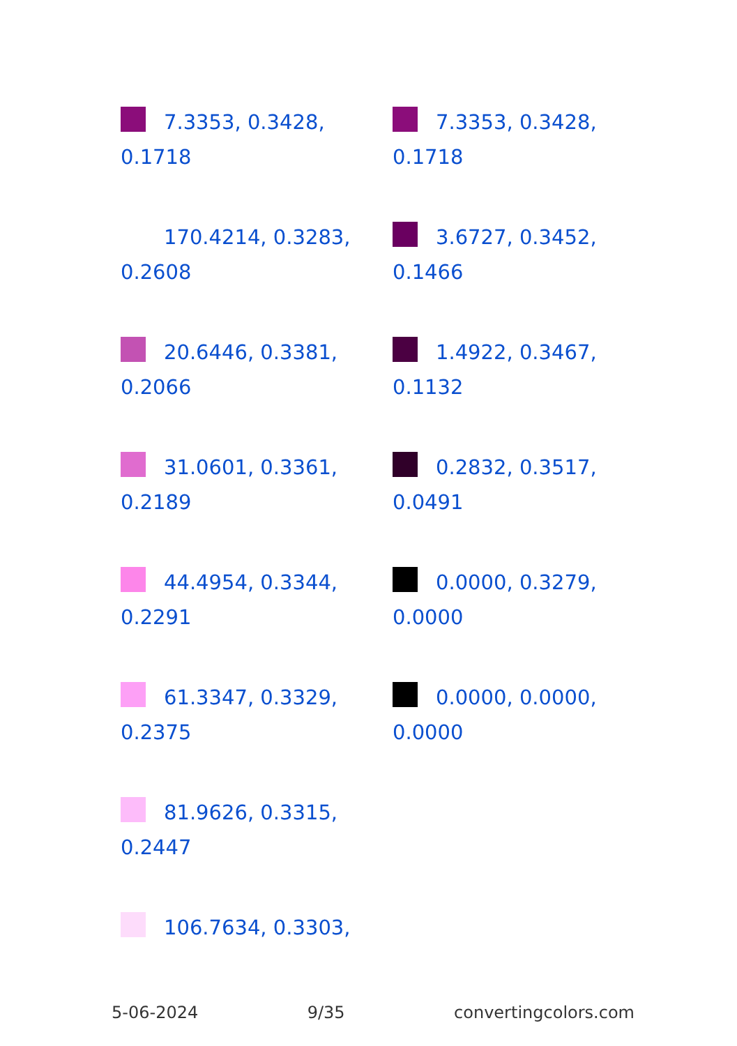7.3353, 0.3428,
0.1718
170.4214, 0.3283,
0.2608
20.6446, 0.3381,
0.2066
31.0601, 0.3361,
0.2189
44.4954, 0.3344,
0.2291
61.3347, 0.3329,
0.2375
81.9626, 0.3315,
0.2447
106.7634, 0.3303,
7.3353, 0.3428,
0.1718
3.6727, 0.3452,
0.1466
1.4922, 0.3467,
0.1132
0.2832, 0.3517,
0.0491
0.0000, 0.3279,
0.0000
0.0000, 0.0000,
0.0000
5-06-2024 9/35 convertingcolors.com